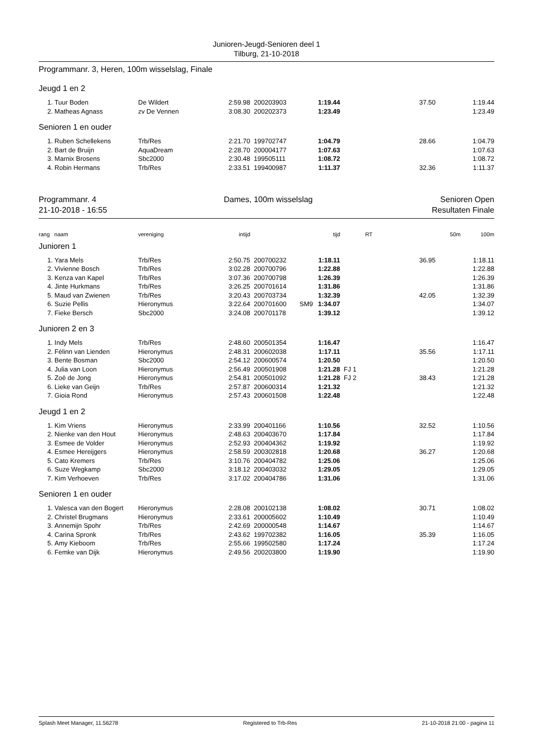Junioren-Jeugd-Senioren deel 1
Tilburg, 21-10-2018
Programmanr. 3, Heren, 100m wisselslag, Finale
Jeugd 1 en 2
| 1. | Tuur Boden | De Wildert | 2:59.98 | 200203903 | | 1:19.44 | | 37.50 | 1:19.44 |
| 2. | Matheas Agnass | zv De Vennen | 3:08.30 | 200202373 | | 1:23.49 | | | 1:23.49 |
Senioren 1 en ouder
| 1. | Ruben Schellekens | Trb/Res | 2:21.70 | 199702747 | | 1:04.79 | | 28.66 | 1:04.79 |
| 2. | Bart de Bruijn | AquaDream | 2:28.70 | 200004177 | | 1:07.63 | | | 1:07.63 |
| 3. | Marnix Brosens | Sbc2000 | 2:30.48 | 199505111 | | 1:08.72 | | | 1:08.72 |
| 4. | Robin Hermans | Trb/Res | 2:33.51 | 199400987 | | 1:11.37 | | 32.36 | 1:11.37 |
Programmanr. 4 Dames, 100m wisselslag Senioren Open
21-10-2018 - 16:55 Resultaten Finale
| rang | naam | vereniging | intijd | | | tijd | RT | 50m | 100m |
Junioren 1
| 1. | Yara Mels | Trb/Res | 2:50.75 | 200700232 | | 1:18.11 | | 36.95 | 1:18.11 |
| 2. | Vivienne Bosch | Trb/Res | 3:02.28 | 200700796 | | 1:22.88 | | | 1:22.88 |
| 3. | Kenza van Kapel | Trb/Res | 3:07.36 | 200700798 | | 1:26.39 | | | 1:26.39 |
| 4. | Jinte Hurkmans | Trb/Res | 3:26.25 | 200701614 | | 1:31.86 | | | 1:31.86 |
| 5. | Maud van Zwienen | Trb/Res | 3:20.43 | 200703734 | | 1:32.39 | | 42.05 | 1:32.39 |
| 6. | Suzie Pellis | Hieronymus | 3:22.64 | 200701600 | SM9 | 1:34.07 | | | 1:34.07 |
| 7. | Fieke Bersch | Sbc2000 | 3:24.08 | 200701178 | | 1:39.12 | | | 1:39.12 |
Junioren 2 en 3
| 1. | Indy Mels | Trb/Res | 2:48.60 | 200501354 | | 1:16.47 | | | 1:16.47 |
| 2. | Félinn van Lienden | Hieronymus | 2:48.31 | 200602038 | | 1:17.11 | | 35.56 | 1:17.11 |
| 3. | Bente Bosman | Sbc2000 | 2:54.12 | 200600574 | | 1:20.50 | | | 1:20.50 |
| 4. | Julia van Loon | Hieronymus | 2:56.49 | 200501908 | | 1:21.28 | FJ 1 | | 1:21.28 |
| 5. | Zoë de Jong | Hieronymus | 2:54.81 | 200501092 | | 1:21.28 | FJ 2 | 38.43 | 1:21.28 |
| 6. | Lieke van Geijn | Trb/Res | 2:57.87 | 200600314 | | 1:21.32 | | | 1:21.32 |
| 7. | Gioia Rond | Hieronymus | 2:57.43 | 200601508 | | 1:22.48 | | | 1:22.48 |
Jeugd 1 en 2
| 1. | Kim Vriens | Hieronymus | 2:33.99 | 200401166 | | 1:10.56 | | 32.52 | 1:10.56 |
| 2. | Nienke van den Hout | Hieronymus | 2:48.63 | 200403670 | | 1:17.84 | | | 1:17.84 |
| 3. | Esmee de Volder | Hieronymus | 2:52.93 | 200404362 | | 1:19.92 | | | 1:19.92 |
| 4. | Esmee Hereijgers | Hieronymus | 2:58.59 | 200302818 | | 1:20.68 | | 36.27 | 1:20.68 |
| 5. | Cato Kremers | Trb/Res | 3:10.76 | 200404782 | | 1:25.06 | | | 1:25.06 |
| 6. | Suze Wegkamp | Sbc2000 | 3:18.12 | 200403032 | | 1:29.05 | | | 1:29.05 |
| 7. | Kim Verhoeven | Trb/Res | 3:17.02 | 200404786 | | 1:31.06 | | | 1:31.06 |
Senioren 1 en ouder
| 1. | Valesca van den Bogert | Hieronymus | 2:28.08 | 200102138 | | 1:08.02 | | 30.71 | 1:08.02 |
| 2. | Christel Brugmans | Hieronymus | 2:33.61 | 200005602 | | 1:10.49 | | | 1:10.49 |
| 3. | Annemijn Spohr | Trb/Res | 2:42.69 | 200000548 | | 1:14.67 | | | 1:14.67 |
| 4. | Carina Spronk | Trb/Res | 2:43.62 | 199702382 | | 1:16.05 | | 35.39 | 1:16.05 |
| 5. | Amy Kieboom | Trb/Res | 2:55.66 | 199502580 | | 1:17.24 | | | 1:17.24 |
| 6. | Femke van Dijk | Hieronymus | 2:49.56 | 200203800 | | 1:19.90 | | | 1:19.90 |
Splash Meet Manager, 11.56278 Registered to Trb-Res 21-10-2018 21:00 - pagina 11